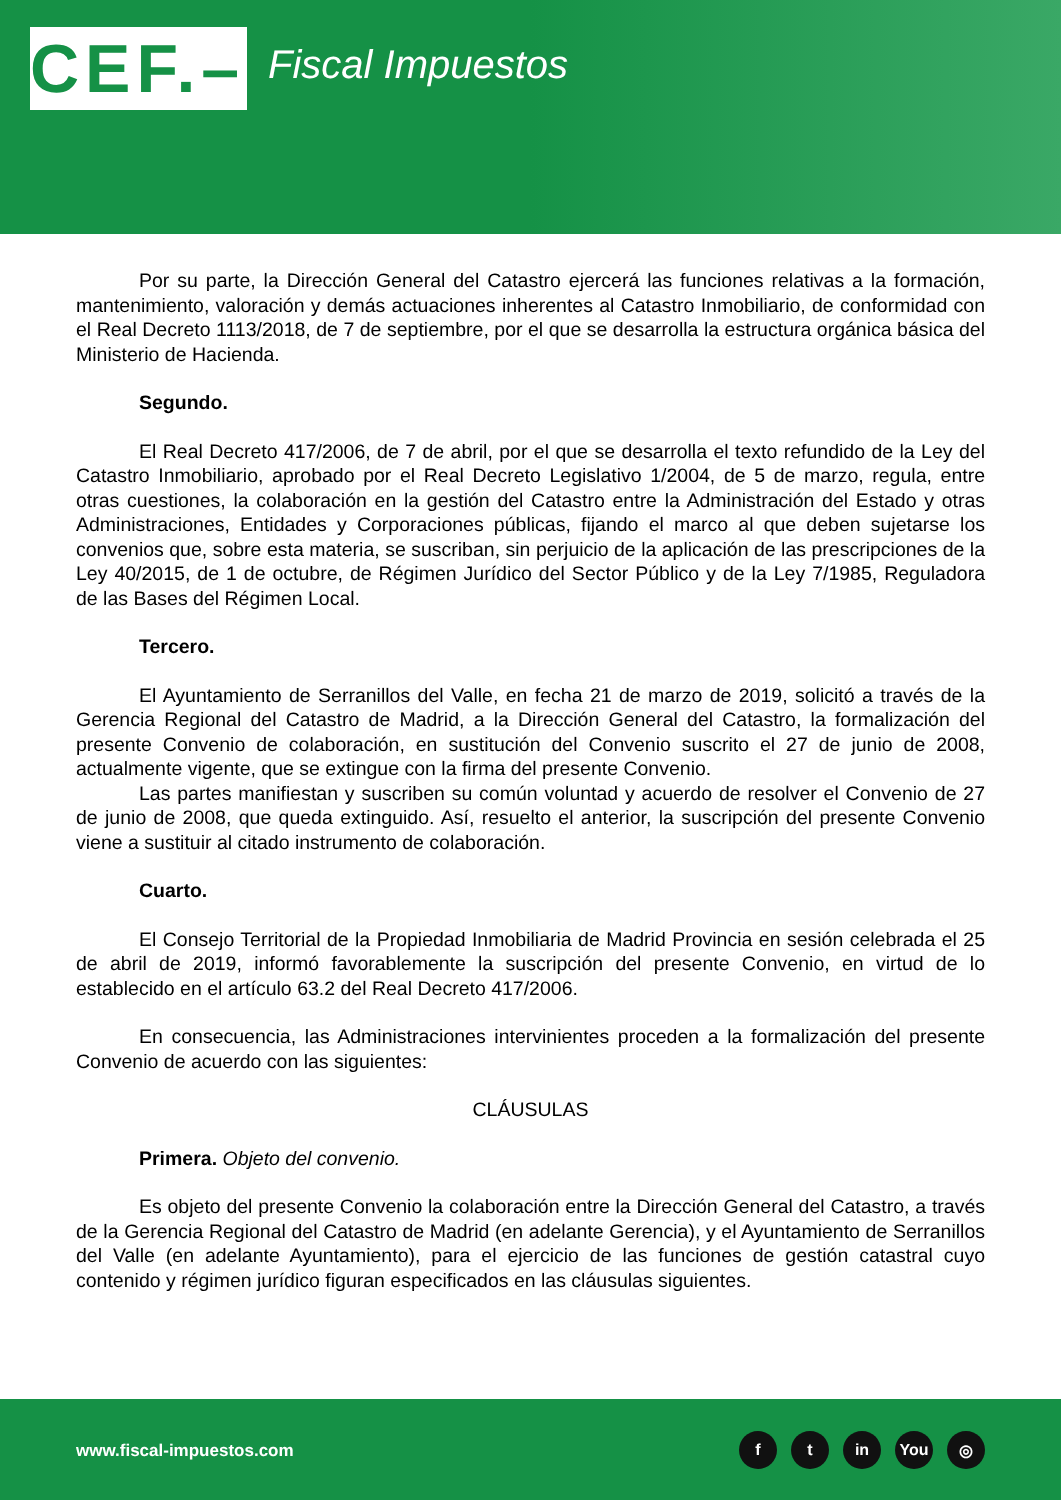CEF.–
Fiscal Impuestos
Por su parte, la Dirección General del Catastro ejercerá las funciones relativas a la formación, mantenimiento, valoración y demás actuaciones inherentes al Catastro Inmobiliario, de conformidad con el Real Decreto 1113/2018, de 7 de septiembre, por el que se desarrolla la estructura orgánica básica del Ministerio de Hacienda.
Segundo.
El Real Decreto 417/2006, de 7 de abril, por el que se desarrolla el texto refundido de la Ley del Catastro Inmobiliario, aprobado por el Real Decreto Legislativo 1/2004, de 5 de marzo, regula, entre otras cuestiones, la colaboración en la gestión del Catastro entre la Administración del Estado y otras Administraciones, Entidades y Corporaciones públicas, fijando el marco al que deben sujetarse los convenios que, sobre esta materia, se suscriban, sin perjuicio de la aplicación de las prescripciones de la Ley 40/2015, de 1 de octubre, de Régimen Jurídico del Sector Público y de la Ley 7/1985, Reguladora de las Bases del Régimen Local.
Tercero.
El Ayuntamiento de Serranillos del Valle, en fecha 21 de marzo de 2019, solicitó a través de la Gerencia Regional del Catastro de Madrid, a la Dirección General del Catastro, la formalización del presente Convenio de colaboración, en sustitución del Convenio suscrito el 27 de junio de 2008, actualmente vigente, que se extingue con la firma del presente Convenio.
Las partes manifiestan y suscriben su común voluntad y acuerdo de resolver el Convenio de 27 de junio de 2008, que queda extinguido. Así, resuelto el anterior, la suscripción del presente Convenio viene a sustituir al citado instrumento de colaboración.
Cuarto.
El Consejo Territorial de la Propiedad Inmobiliaria de Madrid Provincia en sesión celebrada el 25 de abril de 2019, informó favorablemente la suscripción del presente Convenio, en virtud de lo establecido en el artículo 63.2 del Real Decreto 417/2006.
En consecuencia, las Administraciones intervinientes proceden a la formalización del presente Convenio de acuerdo con las siguientes:
CLÁUSULAS
Primera. Objeto del convenio.
Es objeto del presente Convenio la colaboración entre la Dirección General del Catastro, a través de la Gerencia Regional del Catastro de Madrid (en adelante Gerencia), y el Ayuntamiento de Serranillos del Valle (en adelante Ayuntamiento), para el ejercicio de las funciones de gestión catastral cuyo contenido y régimen jurídico figuran especificados en las cláusulas siguientes.
www.fiscal-impuestos.com
ft in You ◎